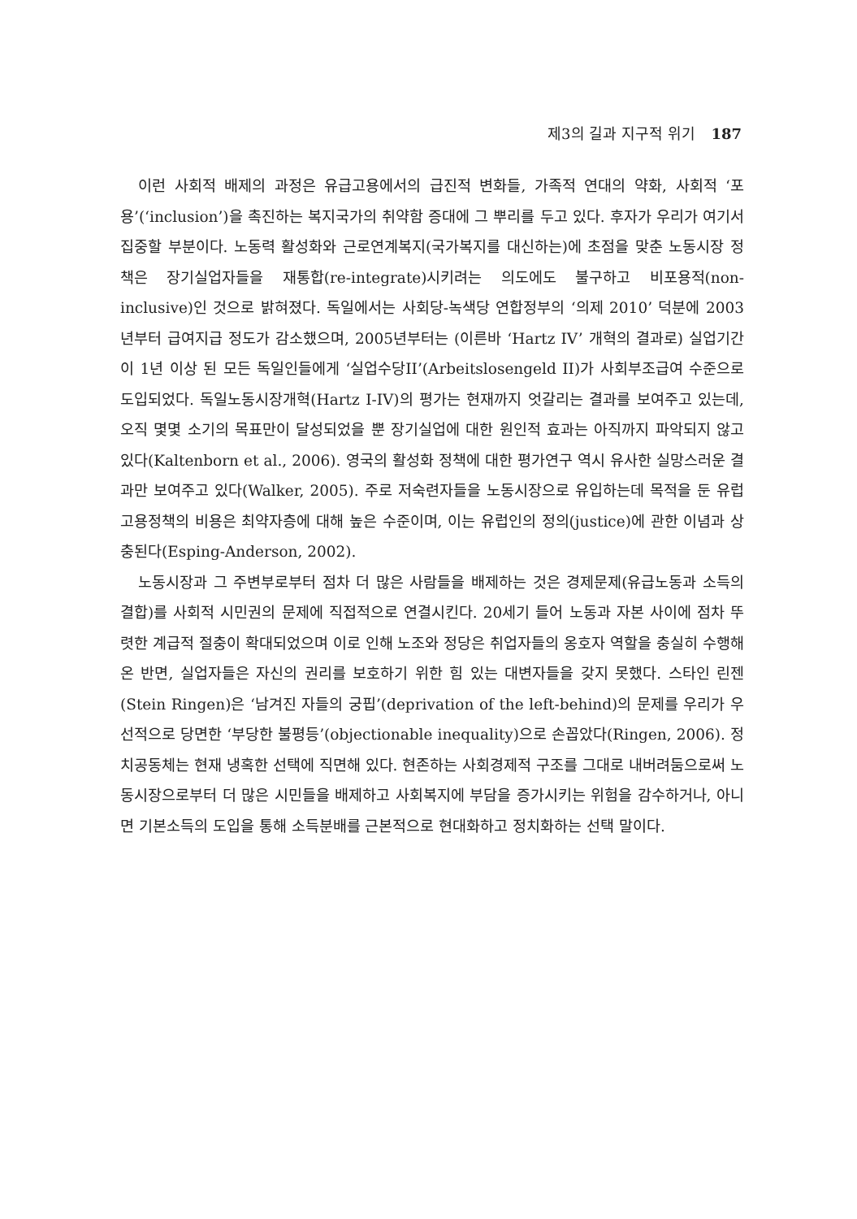제3의 길과 지구적 위기 187
이런 사회적 배제의 과정은 유급고용에서의 급진적 변화들, 가족적 연대의 약화, 사회적 ‘포용’(‘inclusion’)을 촉진하는 복지국가의 취약함 증대에 그 뿌리를 두고 있다. 후자가 우리가 여기서 집중할 부분이다. 노동력 활성화와 근로연계복지(국가복지를 대신하는)에 초점을 맞춘 노동시장 정책은 장기실업자들을 재통합(re-integrate)시키려는 의도에도 불구하고 비포용적(non-inclusive)인 것으로 밝혀졌다. 독일에서는 사회당-녹색당 연합정부의 ‘의제 2010’ 덕분에 2003년부터 급여지급 정도가 감소했으며, 2005년부터는 (이른바 ‘Hartz IV’ 개혁의 결과로) 실업기간이 1년 이상 된 모든 독일인들에게 ‘실업수당II’(Arbeitslosengeld II)가 사회부조급여 수준으로 도입되었다. 독일노동시장개혁(Hartz I-IV)의 평가는 현재까지 엇갈리는 결과를 보여주고 있는데, 오직 몇몇 소기의 목표만이 달성되었을 뿐 장기실업에 대한 원인적 효과는 아직까지 파악되지 않고 있다(Kaltenborn et al., 2006). 영국의 활성화 정책에 대한 평가연구 역시 유사한 실망스러운 결과만 보여주고 있다(Walker, 2005). 주로 저숙련자들을 노동시장으로 유입하는데 목적을 둔 유럽고용정책의 비용은 최약자층에 대해 높은 수준이며, 이는 유럽인의 정의(justice)에 관한 이념과 상충된다(Esping-Anderson, 2002).
노동시장과 그 주변부로부터 점차 더 많은 사람들을 배제하는 것은 경제문제(유급노동과 소득의 결합)를 사회적 시민권의 문제에 직접적으로 연결시킨다. 20세기 들어 노동과 자본 사이에 점차 뚜렷한 계급적 절충이 확대되었으며 이로 인해 노조와 정당은 취업자들의 옹호자 역할을 충실히 수행해온 반면, 실업자들은 자신의 권리를 보호하기 위한 힘 있는 대변자들을 갖지 못했다. 스타인 린젠(Stein Ringen)은 ‘남겨진 자들의 궁핍’(deprivation of the left-behind)의 문제를 우리가 우선적으로 당면한 ‘부당한 불평등’(objectionable inequality)으로 손꼽았다(Ringen, 2006). 정치공동체는 현재 냉혹한 선택에 직면해 있다. 현존하는 사회경제적 구조를 그대로 내버려둠으로써 노동시장으로부터 더 많은 시민들을 배제하고 사회복지에 부담을 증가시키는 위험을 감수하거나, 아니면 기본소득의 도입을 통해 소득분배를 근본적으로 현대화하고 정치화하는 선택 말이다.